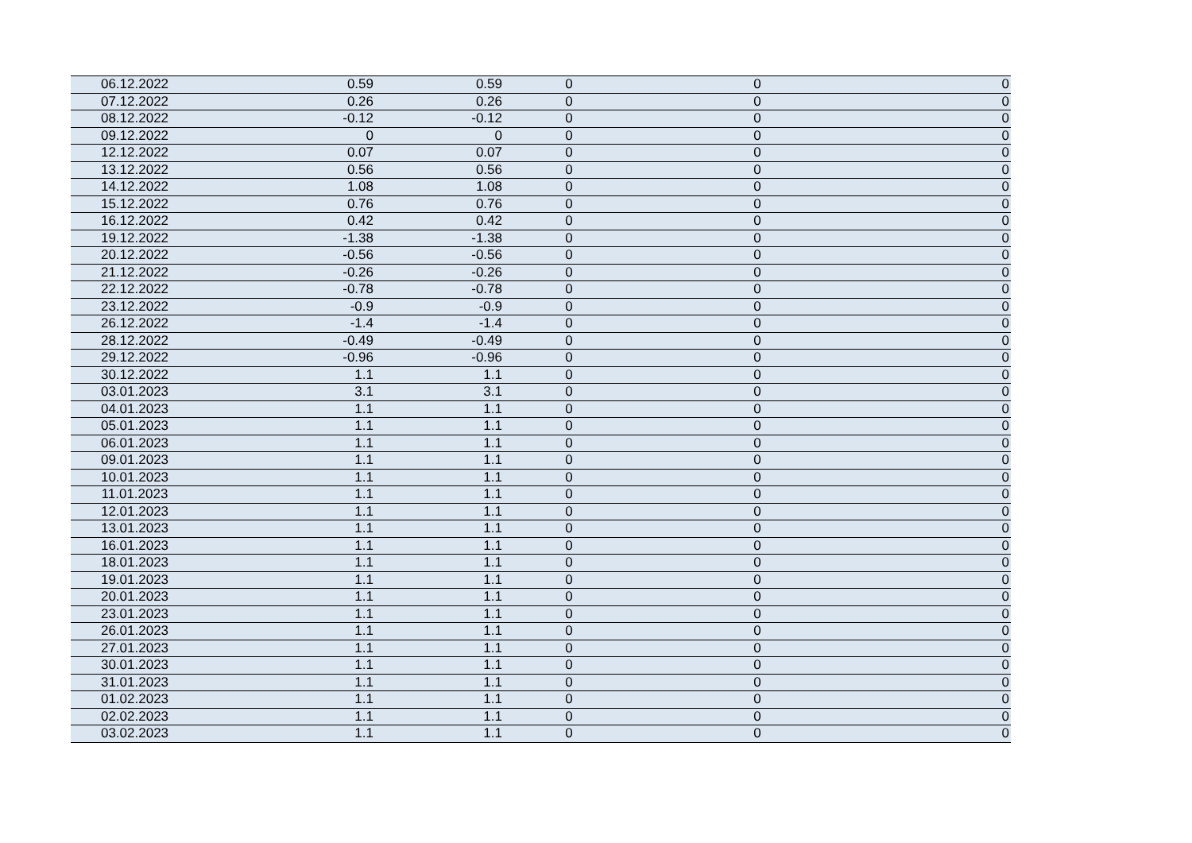| 06.12.2022 | 0.59 | 0.59 | 0 | 0 | 0 |
| 07.12.2022 | 0.26 | 0.26 | 0 | 0 | 0 |
| 08.12.2022 | -0.12 | -0.12 | 0 | 0 | 0 |
| 09.12.2022 | 0 | 0 | 0 | 0 | 0 |
| 12.12.2022 | 0.07 | 0.07 | 0 | 0 | 0 |
| 13.12.2022 | 0.56 | 0.56 | 0 | 0 | 0 |
| 14.12.2022 | 1.08 | 1.08 | 0 | 0 | 0 |
| 15.12.2022 | 0.76 | 0.76 | 0 | 0 | 0 |
| 16.12.2022 | 0.42 | 0.42 | 0 | 0 | 0 |
| 19.12.2022 | -1.38 | -1.38 | 0 | 0 | 0 |
| 20.12.2022 | -0.56 | -0.56 | 0 | 0 | 0 |
| 21.12.2022 | -0.26 | -0.26 | 0 | 0 | 0 |
| 22.12.2022 | -0.78 | -0.78 | 0 | 0 | 0 |
| 23.12.2022 | -0.9 | -0.9 | 0 | 0 | 0 |
| 26.12.2022 | -1.4 | -1.4 | 0 | 0 | 0 |
| 28.12.2022 | -0.49 | -0.49 | 0 | 0 | 0 |
| 29.12.2022 | -0.96 | -0.96 | 0 | 0 | 0 |
| 30.12.2022 | 1.1 | 1.1 | 0 | 0 | 0 |
| 03.01.2023 | 3.1 | 3.1 | 0 | 0 | 0 |
| 04.01.2023 | 1.1 | 1.1 | 0 | 0 | 0 |
| 05.01.2023 | 1.1 | 1.1 | 0 | 0 | 0 |
| 06.01.2023 | 1.1 | 1.1 | 0 | 0 | 0 |
| 09.01.2023 | 1.1 | 1.1 | 0 | 0 | 0 |
| 10.01.2023 | 1.1 | 1.1 | 0 | 0 | 0 |
| 11.01.2023 | 1.1 | 1.1 | 0 | 0 | 0 |
| 12.01.2023 | 1.1 | 1.1 | 0 | 0 | 0 |
| 13.01.2023 | 1.1 | 1.1 | 0 | 0 | 0 |
| 16.01.2023 | 1.1 | 1.1 | 0 | 0 | 0 |
| 18.01.2023 | 1.1 | 1.1 | 0 | 0 | 0 |
| 19.01.2023 | 1.1 | 1.1 | 0 | 0 | 0 |
| 20.01.2023 | 1.1 | 1.1 | 0 | 0 | 0 |
| 23.01.2023 | 1.1 | 1.1 | 0 | 0 | 0 |
| 26.01.2023 | 1.1 | 1.1 | 0 | 0 | 0 |
| 27.01.2023 | 1.1 | 1.1 | 0 | 0 | 0 |
| 30.01.2023 | 1.1 | 1.1 | 0 | 0 | 0 |
| 31.01.2023 | 1.1 | 1.1 | 0 | 0 | 0 |
| 01.02.2023 | 1.1 | 1.1 | 0 | 0 | 0 |
| 02.02.2023 | 1.1 | 1.1 | 0 | 0 | 0 |
| 03.02.2023 | 1.1 | 1.1 | 0 | 0 | 0 |